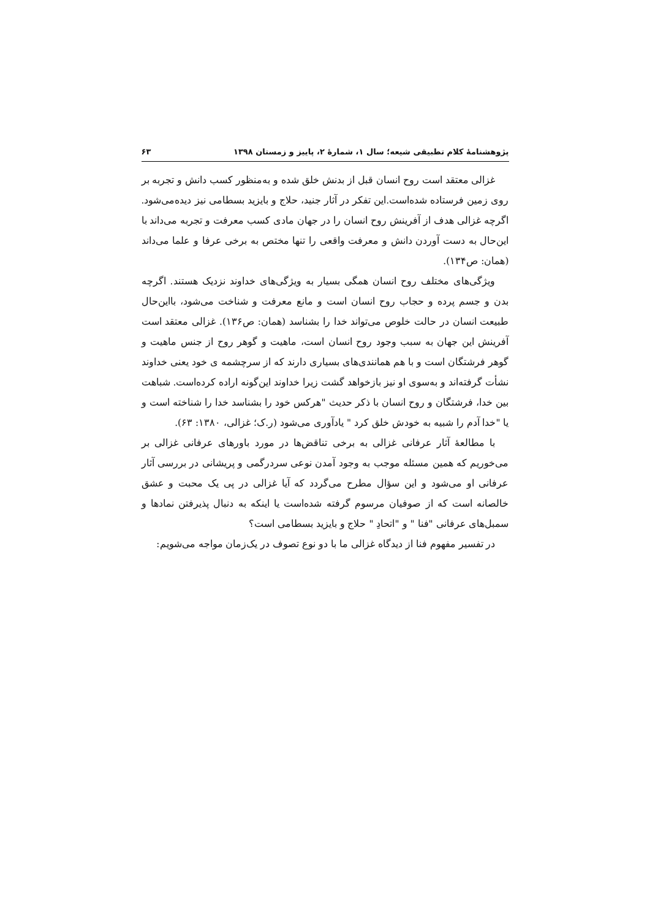پژوهشنامهٔ کلام تطبیقی شیعه؛ سال ۱، شمارهٔ ۲، پاییز و زمستان ۱۳۹۸ ۶۳
غزالی معتقد است روح انسان قبل از بدنش خلق شده و به‌منظور کسب دانش و تجربه بر روی زمین فرستاده شده‌است.این تفکر در آثار جنید، حلاج و بایزید بسطامی نیز دیده‌می‌شود. اگرچه غزالی هدف از آفرینش روح انسان را در جهان مادی کسب معرفت و تجربه می‌داند با این‌حال به دست آوردن دانش و معرفت واقعی را تنها مختص به برخی عرفا و علما می‌داند (همان: ص۱۳۴).
ویژگی‌های مختلف روح انسان همگی بسیار به ویژگی‌های خداوند نزدیک هستند. اگرچه بدن و جسم پرده و حجاب روح انسان است و مانع معرفت و شناخت می‌شود، بااین‌حال طبیعت انسان در حالت خلوص می‌تواند خدا را بشناسد (همان: ص۱۳۶). غزالی معتقد است آفرینش این جهان به سبب وجود روح انسان است، ماهیت و گوهر روح از جنس ماهیت و گوهر فرشتگان است و با هم همانندی‌های بسیاری دارند که از سرچشمه ی خود یعنی خداوند نشأت گرفته‌اند و به‌سوی او نیز بازخواهد گشت زیرا خداوند این‌گونه اراده کرده‌است. شباهت بین خدا، فرشتگان و روح انسان با ذکر حدیث "هرکس خود را بشناسد خدا را شناخته است و یا "خدا آدم را شبیه به خودش خلق کرد " یادآوری می‌شود (ر.ک؛ غزالی، ۱۳۸۰: ۶۳).
با مطالعهٔ آثار عرفانی غزالی به برخی تناقض‌ها در مورد باورهای عرفانی غزالی بر می‌خوریم که همین مسئله موجب به وجود آمدن نوعی سردرگمی و پریشانی در بررسی آثار عرفانی او می‌شود و این سؤال مطرح می‌گردد که آیا غزالی در پی یک محبت و عشق خالصانه است که از صوفیان مرسوم گرفته شده‌است یا اینکه به دنبال پذیرفتن نمادها و سمبل‌های عرفانی "فنا " و "اتحادِ " حلاج و بایزید بسطامی است؟
در تفسیر مفهوم فنا از دیدگاه غزالی ما با دو نوع تصوف در یک‌زمان مواجه می‌شویم: